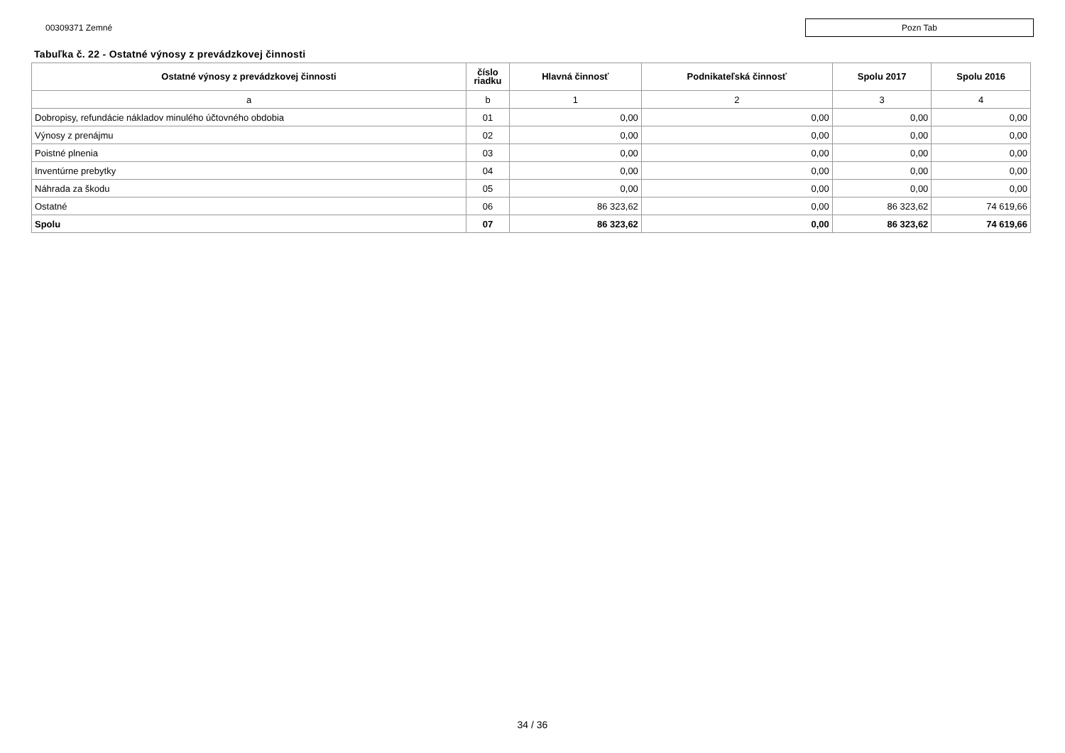00309371 Zemné
Pozn Tab
Tabuľka č. 22 - Ostatné výnosy z prevádzkovej činnosti
| Ostatné výnosy z prevádzkovej činnosti | číslo riadku | Hlavná činnosť | Podnikateľská činnosť | Spolu 2017 | Spolu 2016 |
| --- | --- | --- | --- | --- | --- |
| a | b | 1 | 2 | 3 | 4 |
| Dobropisy, refundácie nákladov minulého účtovného obdobia | 01 | 0,00 | 0,00 | 0,00 | 0,00 |
| Výnosy z prenájmu | 02 | 0,00 | 0,00 | 0,00 | 0,00 |
| Poistné plnenia | 03 | 0,00 | 0,00 | 0,00 | 0,00 |
| Inventúrne prebytky | 04 | 0,00 | 0,00 | 0,00 | 0,00 |
| Náhrada za škodu | 05 | 0,00 | 0,00 | 0,00 | 0,00 |
| Ostatné | 06 | 86 323,62 | 0,00 | 86 323,62 | 74 619,66 |
| Spolu | 07 | 86 323,62 | 0,00 | 86 323,62 | 74 619,66 |
34 / 36